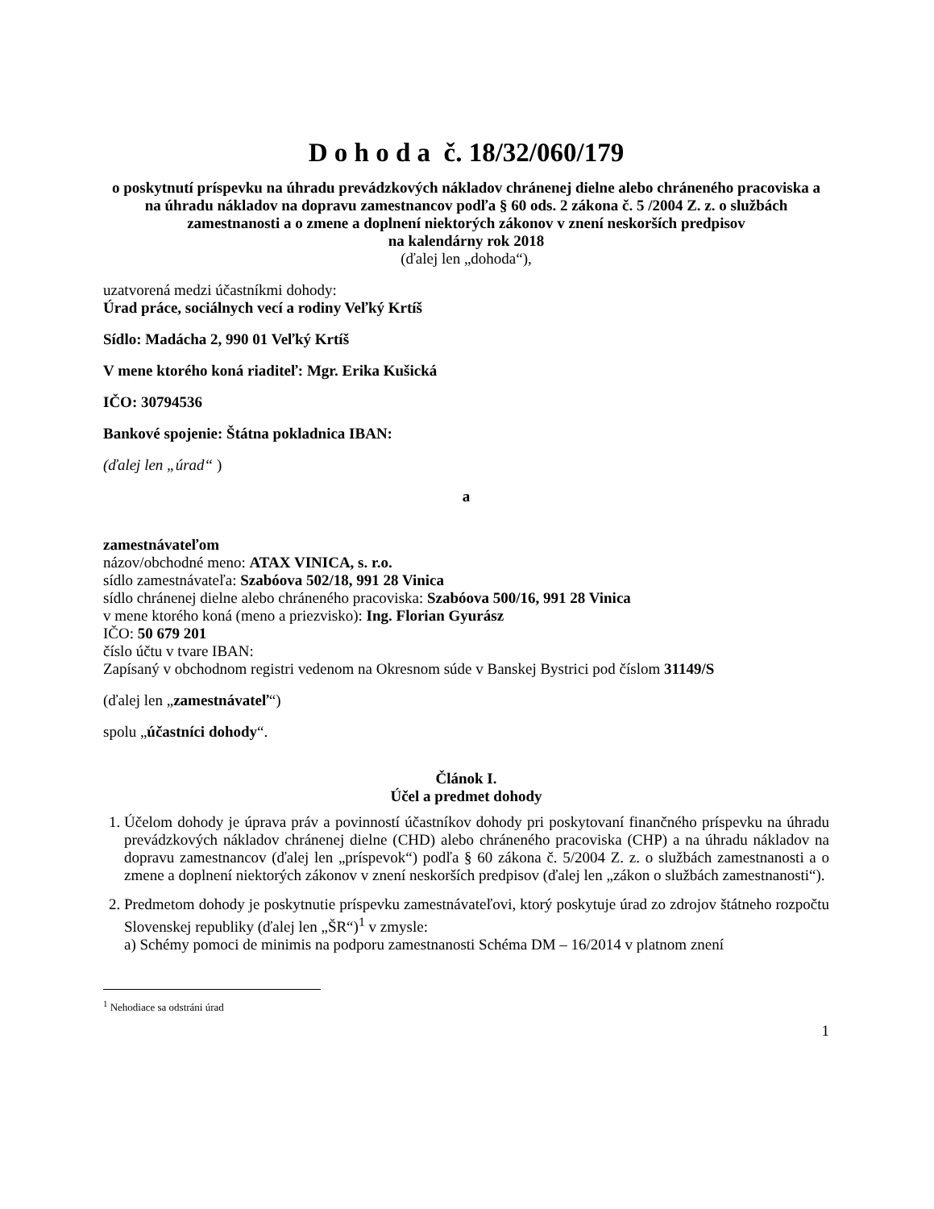D o h o d a č. 18/32/060/179
o poskytnutí príspevku na úhradu prevádzkových nákladov chránenej dielne alebo chráneného pracoviska a na úhradu nákladov na dopravu zamestnancov podľa § 60 ods. 2 zákona č. 5 /2004 Z. z. o službách zamestnanosti a o zmene a doplnení niektorých zákonov v znení neskorších predpisov
na kalendárny rok 2018
(ďalej len „dohoda“),
uzatvorená medzi účastníkmi dohody:
Úrad práce, sociálnych vecí a rodiny Veľký Krtíš
Sídlo: Madácha 2, 990 01 Veľký Krtíš
V mene ktorého koná riaditeľ: Mgr. Erika Kušická
IČO: 30794536
Bankové spojenie: Štátna pokladnica IBAN:
(ďalej len „úrad“ )
a
zamestnávateľom
názov/obchodné meno: ATAX VINICA, s. r.o.
sídlo zamestnávateľa: Szabóova 502/18, 991 28 Vinica
sídlo chránenej dielne alebo chráneného pracoviska: Szabóova 500/16, 991 28 Vinica
v mene ktorého koná (meno a priezvisko): Ing. Florian Gyurász
IČO: 50 679 201
číslo účtu v tvare IBAN:
Zapísaný v obchodnom registri vedenom na Okresnom súde v Banskej Bystrici pod číslom 31149/S
(ďalej len „zamestnávateľ“)
spolu „účastníci dohody“.
Článok I.
Účel a predmet dohody
1. Účelom dohody je úprava práv a povinností účastníkov dohody pri poskytovaní finančného príspevku na úhradu prevádzkových nákladov chránenej dielne (CHD) alebo chráneného pracoviska (CHP) a na úhradu nákladov na dopravu zamestnancov (ďalej len „príspevok“) podľa § 60 zákona č. 5/2004 Z. z. o službách zamestnanosti a o zmene a doplnení niektorých zákonov v znení neskorších predpisov (ďalej len „zákon o službách zamestnanosti“).
2. Predmetom dohody je poskytnutie príspevku zamestnávateľovi, ktorý poskytuje úrad zo zdrojov štátneho rozpočtu Slovenskej republiky (ďalej len „ŠR“)<sup>1</sup> v zmysle:
a) Schémy pomoci de minimis na podporu zamestnanosti Schéma DM – 16/2014 v platnom znení
<sup>1</sup> Nehodiace sa odstráni úrad
1